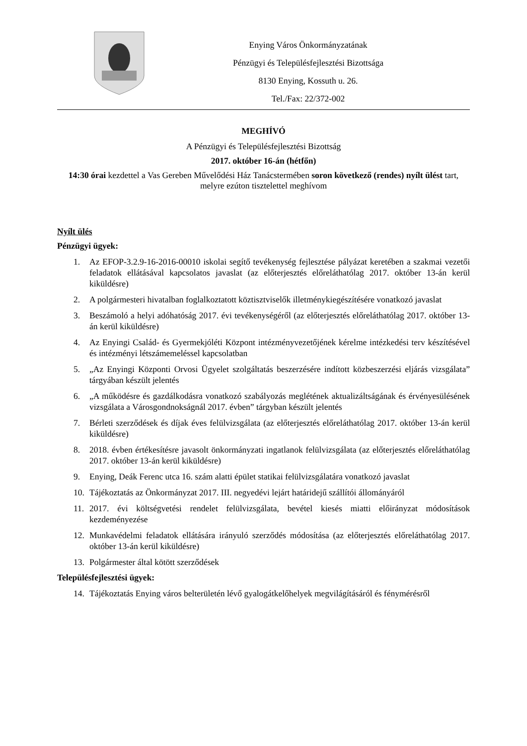Enying Város Önkormányzatának
Pénzügyi és Településfejlesztési Bizottsága
8130 Enying, Kossuth u. 26.
Tel./Fax: 22/372-002
MEGHÍVÓ
A Pénzügyi és Településfejlesztési Bizottság
2017. október 16-án (hétfőn)
14:30 órai kezdettel a Vas Gereben Művelődési Ház Tanácstermében soron következő (rendes) nyílt ülést tart, melyre ezúton tisztelettel meghívom
Nyílt ülés
Pénzügyi ügyek:
1. Az EFOP-3.2.9-16-2016-00010 iskolai segítő tevékenység fejlesztése pályázat keretében a szakmai vezetői feladatok ellátásával kapcsolatos javaslat (az előterjesztés előreláthatólag 2017. október 13-án kerül kiküldésre)
2. A polgármesteri hivatalban foglalkoztatott köztisztviselők illetménykiegészítésére vonatkozó javaslat
3. Beszámoló a helyi adóhatóság 2017. évi tevékenységéről (az előterjesztés előreláthatólag 2017. október 13-án kerül kiküldésre)
4. Az Enyingi Család- és Gyermekjóléti Központ intézményvezetőjének kérelme intézkedési terv készítésével és intézményi létszámemeléssel kapcsolatban
5. „Az Enyingi Központi Orvosi Ügyelet szolgáltatás beszerzésére indított közbeszerzési eljárás vizsgálata” tárgyában készült jelentés
6. „A működésre és gazdálkodásra vonatkozó szabályozás meglétének aktualizáltságának és érvényesülésének vizsgálata a Városgondnokságnál 2017. évben” tárgyban készült jelentés
7. Bérleti szerződések és díjak éves felülvizsgálata (az előterjesztés előreláthatólag 2017. október 13-án kerül kiküldésre)
8. 2018. évben értékesítésre javasolt önkormányzati ingatlanok felülvizsgálata (az előterjesztés előreláthatólag 2017. október 13-án kerül kiküldésre)
9. Enying, Deák Ferenc utca 16. szám alatti épület statikai felülvizsgálatára vonatkozó javaslat
10. Tájékoztatás az Önkormányzat 2017. III. negyedévi lejárt határidejű szállítói állományáról
11. 2017. évi költségvetési rendelet felülvizsgálata, bevétel kiesés miatti előirányzat módosítások kezdeményezése
12. Munkavédelmi feladatok ellátására irányuló szerződés módosítása (az előterjesztés előreláthatólag 2017. október 13-án kerül kiküldésre)
13. Polgármester által kötött szerződések
Településfejlesztési ügyek:
14. Tájékoztatás Enying város belterületén lévő gyalogátkelőhelyek megvilágításáról és fénymérésről